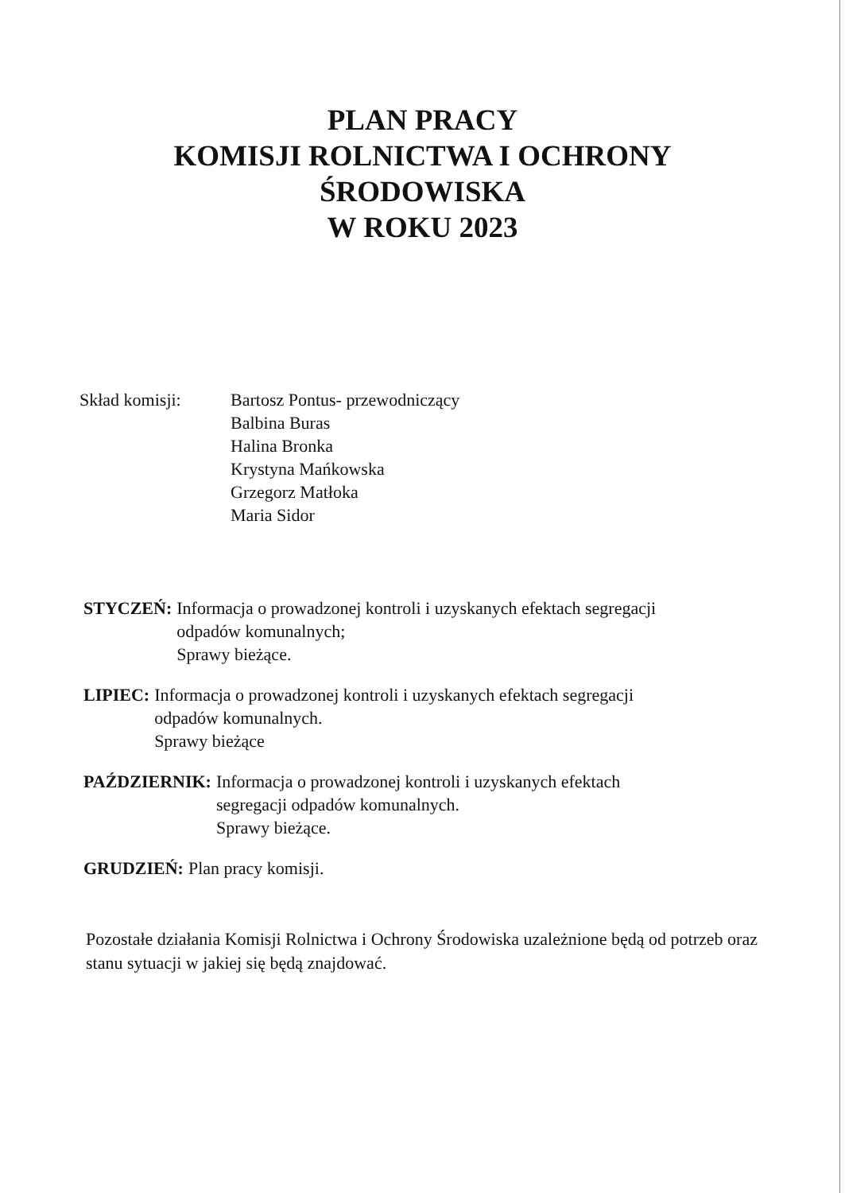PLAN PRACY
KOMISJI ROLNICTWA I OCHRONY
ŚRODOWISKA
W ROKU 2023
Skład komisji: Bartosz Pontus- przewodniczący
Balbina Buras
Halina Bronka
Krystyna Mańkowska
Grzegorz Matłoka
Maria Sidor
STYCZEŃ: Informacja o prowadzonej kontroli i uzyskanych efektach segregacji
odpadów komunalnych;
Sprawy bieżące.
LIPIEC: Informacja o prowadzonej kontroli i uzyskanych efektach segregacji
odpadów komunalnych.
Sprawy bieżące
PAŹDZIERNIK: Informacja o prowadzonej kontroli i uzyskanych efektach
segregacji odpadów komunalnych.
Sprawy bieżące.
GRUDZIEŃ: Plan pracy komisji.
Pozostałe działania Komisji Rolnictwa i Ochrony Środowiska uzależnione będą od potrzeb oraz stanu sytuacji w jakiej się będą znajdować.